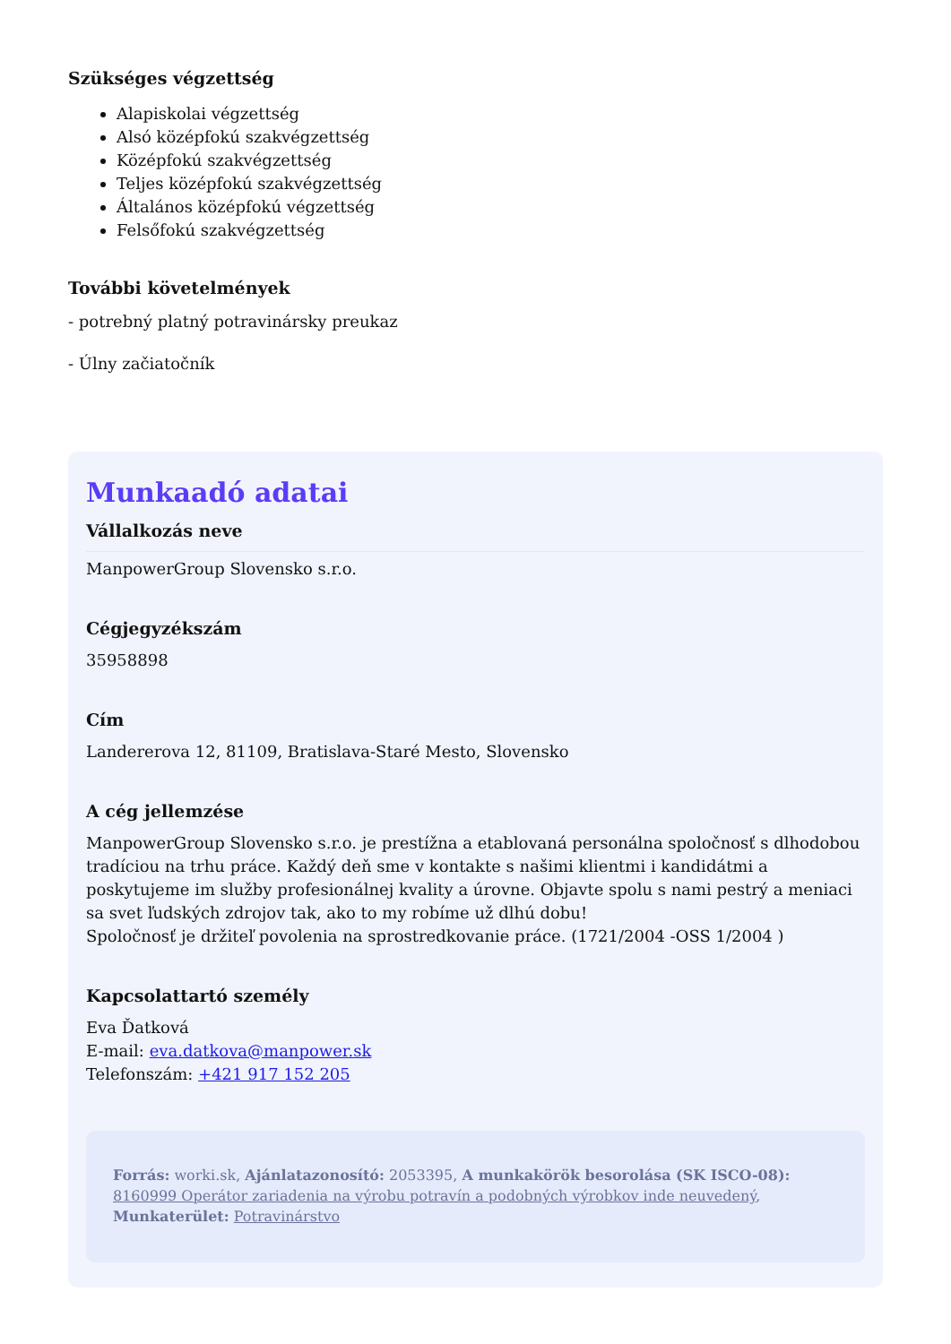Szükséges végzettség
Alapiskolai végzettség
Alsó középfokú szakvégzettség
Középfokú szakvégzettség
Teljes középfokú szakvégzettség
Általános középfokú végzettség
Felsőfokú szakvégzettség
További követelmények
- potrebný platný potravinársky preukaz
- Úlny začiatočník
Munkaadó adatai
Vállalkozás neve
ManpowerGroup Slovensko s.r.o.
Cégjegyzékszám
35958898
Cím
Landererova 12, 81109, Bratislava-Staré Mesto, Slovensko
A cég jellemzése
ManpowerGroup Slovensko s.r.o. je prestížna a etablovaná personálna spoločnosť s dlhodobou tradíciou na trhu práce. Každý deň sme v kontakte s našimi klientmi i kandidátmi a poskytujeme im služby profesionálnej kvality a úrovne. Objavte spolu s nami pestrý a meniaci sa svet ľudských zdrojov tak, ako to my robíme už dlhú dobu!
Spoločnosť je držiteľ povolenia na sprostredkovanie práce. (1721/2004 -OSS 1/2004 )
Kapcsolattartó személy
Eva Ďatková
E-mail: eva.datkova@manpower.sk
Telefonszám: +421 917 152 205
Forrás: worki.sk, Ajánlatazonosító: 2053395, A munkakörök besorolása (SK ISCO-08): 8160999 Operátor zariadenia na výrobu potravín a podobných výrobkov inde neuvedený, Munkaterület: Potravinárstvo